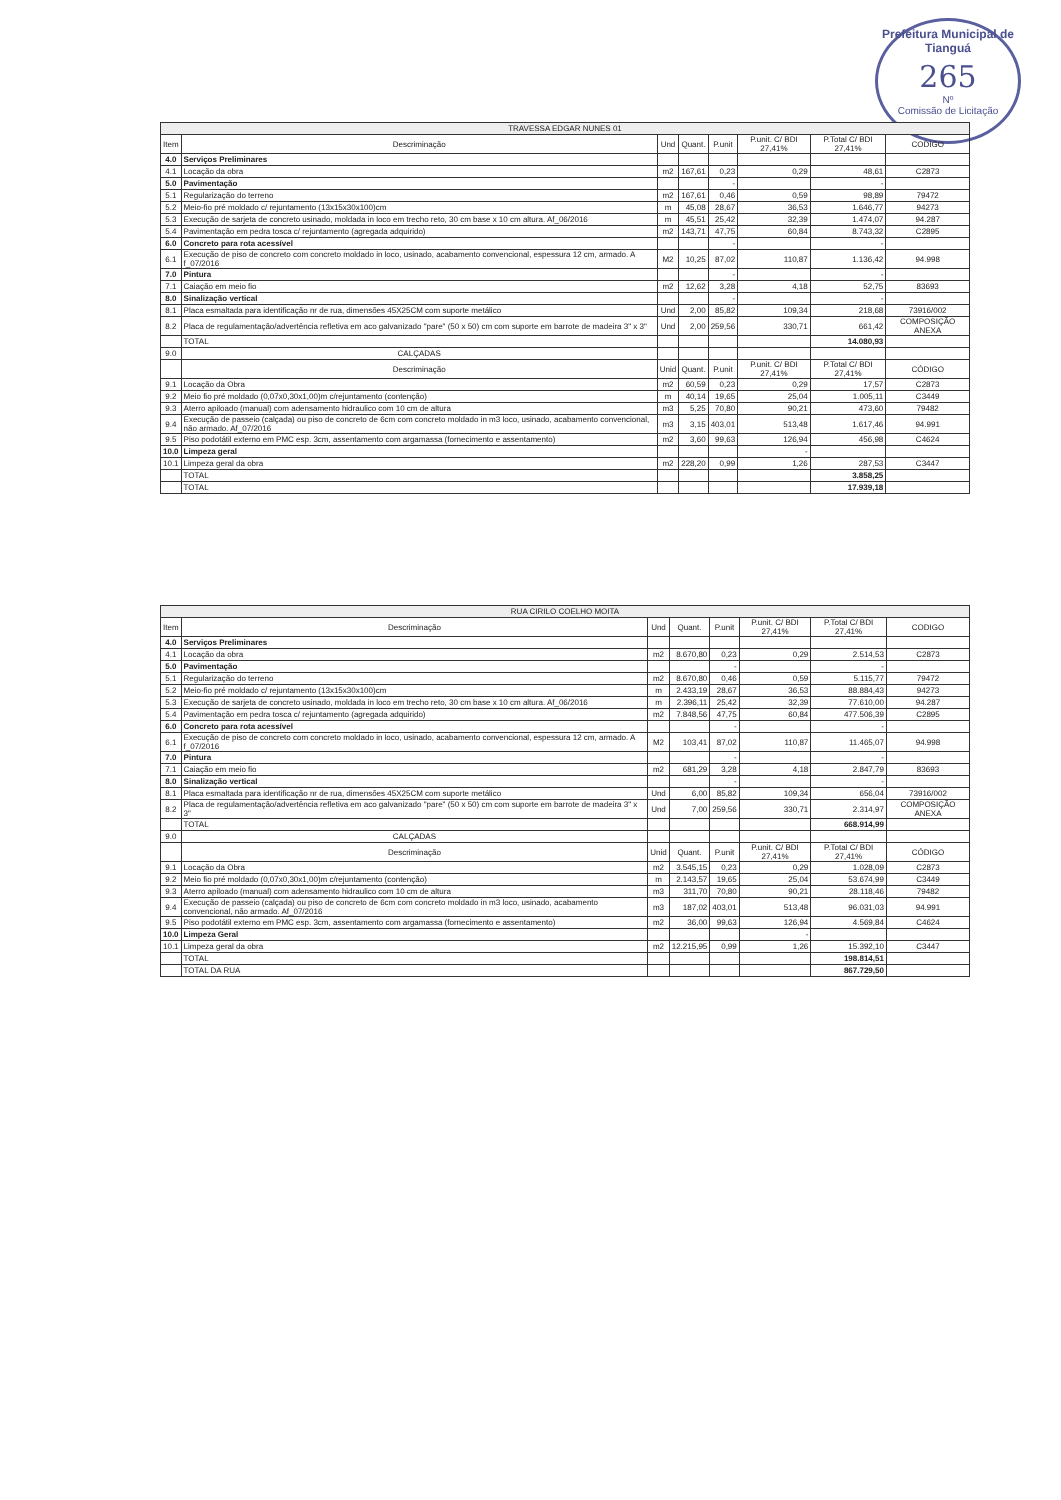Prefeitura Municipal de Tianguá
265
Nº
Comissão de Licitação
| TRAVESSA EDGAR NUNES 01 | | | | | | | |
| --- | --- | --- | --- | --- | --- | --- | --- |
| Item | Descriminação | Und | Quant. | P.unit | P.unit. C/ BDI 27,41% | P.Total C/ BDI 27,41% | CODIGO |
| 4.0 | Serviços Preliminares | | | | | | |
| 4.1 | Locação da obra | m2 | 167,61 | 0,23 | 0,29 | 48,61 | C2873 |
| 5.0 | Pavimentação | | | - | | - | |
| 5.1 | Regularização do terreno | m2 | 167,61 | 0,46 | 0,59 | 98,89 | 79472 |
| 5.2 | Meio-fio pré moldado c/ rejuntamento (13x15x30x100)cm | m | 45,08 | 28,67 | 36,53 | 1.646,77 | 94273 |
| 5.3 | Execução de sarjeta de concreto usinado, moldada in loco em trecho reto, 30 cm base x 10 cm altura. Af_06/2016 | m | 45,51 | 25,42 | 32,39 | 1.474,07 | 94.287 |
| 5.4 | Pavimentação em pedra tosca c/ rejuntamento (agregada adquirido) | m2 | 143,71 | 47,75 | 60,84 | 8.743,32 | C2895 |
| 6.0 | Concreto para rota acessível | | | - | | - | |
| 6.1 | Execução de piso de concreto com concreto moldado in loco, usinado, acabamento convencional, espessura 12 cm, armado. A f_07/2016 | M2 | 10,25 | 87,02 | 110,87 | 1.136,42 | 94.998 |
| 7.0 | Pintura | | | - | | - | |
| 7.1 | Caiação em meio fio | m2 | 12,62 | 3,28 | 4,18 | 52,75 | 83693 |
| 8.0 | Sinalização vertical | | | - | | - | |
| 8.1 | Placa esmaltada para identificação nr de rua, dimensões 45X25CM com suporte metálico | Und | 2,00 | 85,82 | 109,34 | 218,68 | 73916/002 |
| 8.2 | Placa de regulamentação/advertência refletiva em aco galvanizado "pare" (50 x 50) cm com suporte em barrote de madeira 3" x 3" | Und | 2,00 | 259,56 | 330,71 | 661,42 | COMPOSIÇÃO ANEXA |
| | TOTAL | | | | | 14.080,93 | |
| 9.0 | CALÇADAS | | | | | | |
| | Descriminação | Unid | Quant. | P.unit | P.unit. C/ BDI 27,41% | P.Total C/ BDI 27,41% | CÓDIGO |
| 9.1 | Locação da Obra | m2 | 60,59 | 0,23 | 0,29 | 17,57 | C2873 |
| 9.2 | Meio fio pré moldado (0,07x0,30x1,00)m c/rejuntamento (contenção) | m | 40,14 | 19,65 | 25,04 | 1.005,11 | C3449 |
| 9.3 | Aterro apiloado (manual) com adensamento hidraulico com 10 cm de altura | m3 | 5,25 | 70,80 | 90,21 | 473,60 | 79482 |
| 9.4 | Execução de passeio (calçada) ou piso de concreto de 6cm com concreto moldado in m3 loco, usinado, acabamento convencional, não armado. Af_07/2016 | m3 | 3,15 | 403,01 | 513,48 | 1.617,46 | 94.991 |
| 9.5 | Piso podotátil externo em PMC esp. 3cm, assentamento com argamassa (fornecimento e assentamento) | m2 | 3,60 | 99,63 | 126,94 | 456,98 | C4624 |
| 10.0 | Limpeza geral | | | | - | | |
| 10.1 | Limpeza geral da obra | m2 | 228,20 | 0,99 | 1,26 | 287,53 | C3447 |
| | TOTAL | | | | | 3.858,25 | |
| | TOTAL | | | | | 17.939,18 | |
| RUA CIRILO COELHO MOITA | | | | | | | |
| --- | --- | --- | --- | --- | --- | --- | --- |
| Item | Descriminação | Und | Quant. | P.unit | P.unit. C/ BDI 27,41% | P.Total C/ BDI 27,41% | CODIGO |
| 4.0 | Serviços Preliminares | | | | | | |
| 4.1 | Locação da obra | m2 | 8.670,80 | 0,23 | 0,29 | 2.514,53 | C2873 |
| 5.0 | Pavimentação | | | - | | - | |
| 5.1 | Regularização do terreno | m2 | 8.670,80 | 0,46 | 0,59 | 5.115,77 | 79472 |
| 5.2 | Meio-fio pré moldado c/ rejuntamento (13x15x30x100)cm | m | 2.433,19 | 28,67 | 36,53 | 88.884,43 | 94273 |
| 5.3 | Execução de sarjeta de concreto usinado, moldada in loco em trecho reto, 30 cm base x 10 cm altura. Af_06/2016 | m | 2.396,11 | 25,42 | 32,39 | 77.610,00 | 94.287 |
| 5.4 | Pavimentação em pedra tosca c/ rejuntamento (agregada adquirido) | m2 | 7.848,56 | 47,75 | 60,84 | 477.506,39 | C2895 |
| 6.0 | Concreto para rota acessível | | | - | | - | |
| 6.1 | Execução de piso de concreto com concreto moldado in loco, usinado, acabamento convencional, espessura 12 cm, armado. A f_07/2016 | M2 | 103,41 | 87,02 | 110,87 | 11.465,07 | 94.998 |
| 7.0 | Pintura | | | - | | - | |
| 7.1 | Caiação em meio fio | m2 | 681,29 | 3,28 | 4,18 | 2.847,79 | 83693 |
| 8.0 | Sinalização vertical | | | - | | - | |
| 8.1 | Placa esmaltada para identificação nr de rua, dimensões 45X25CM com suporte metálico | Und | 6,00 | 85,82 | 109,34 | 656,04 | 73916/002 |
| 8.2 | Placa de regulamentação/advertência refletiva em aco galvanizado "pare" (50 x 50) cm com suporte em barrote de madeira 3" x 3" | Und | 7,00 | 259,56 | 330,71 | 2.314,97 | COMPOSIÇÃO ANEXA |
| | TOTAL | | | | | 668.914,99 | |
| 9.0 | CALÇADAS | | | | | | |
| | Descriminação | Unid | Quant. | P.unit | P.unit. C/ BDI 27,41% | P.Total C/ BDI 27,41% | CÓDIGO |
| 9.1 | Locação da Obra | m2 | 3.545,15 | 0,23 | 0,29 | 1.028,09 | C2873 |
| 9.2 | Meio fio pré moldado (0,07x0,30x1,00)m c/rejuntamento (contenção) | m | 2.143,57 | 19,65 | 25,04 | 53.674,99 | C3449 |
| 9.3 | Aterro apiloado (manual) com adensamento hidraulico com 10 cm de altura | m3 | 311,70 | 70,80 | 90,21 | 28.118,46 | 79482 |
| 9.4 | Execução de passeio (calçada) ou piso de concreto de 6cm com concreto moldado in m3 loco, usinado, acabamento convencional, não armado. Af_07/2016 | m3 | 187,02 | 403,01 | 513,48 | 96.031,03 | 94.991 |
| 9.5 | Piso podotátil externo em PMC esp. 3cm, assentamento com argamassa (fornecimento e assentamento) | m2 | 36,00 | 99,63 | 126,94 | 4.569,84 | C4624 |
| 10.0 | Limpeza Geral | | | | - | | |
| 10.1 | Limpeza geral da obra | m2 | 12.215,95 | 0,99 | 1,26 | 15.392,10 | C3447 |
| | TOTAL | | | | | 198.814,51 | |
| | TOTAL DA RUA | | | | | 867.729,50 | |